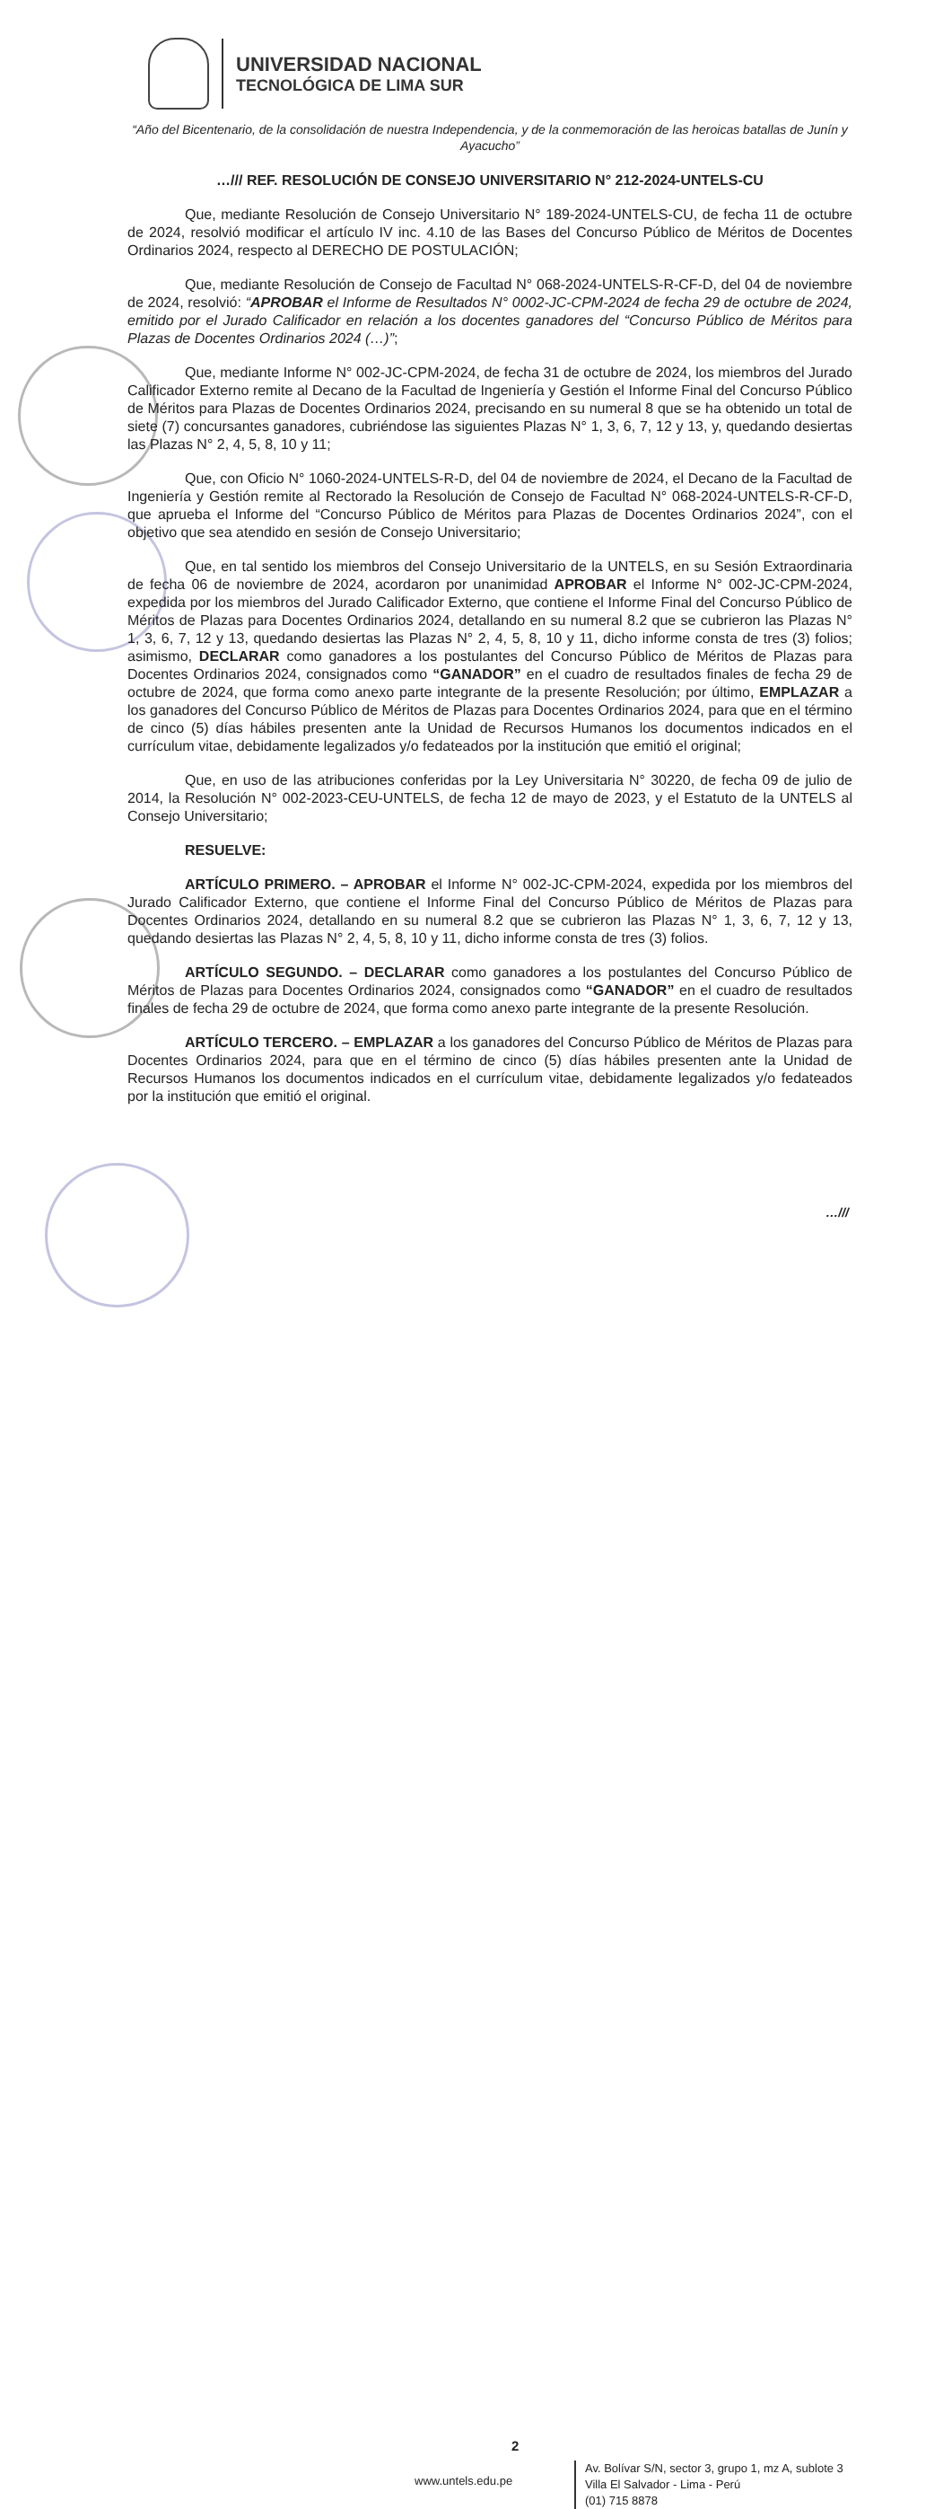UNIVERSIDAD NACIONAL
TECNOLÓGICA DE LIMA SUR
“Año del Bicentenario, de la consolidación de nuestra Independencia, y de la conmemoración de las heroicas batallas de Junín y Ayacucho”
…/// REF. RESOLUCIÓN DE CONSEJO UNIVERSITARIO N° 212-2024-UNTELS-CU
Que, mediante Resolución de Consejo Universitario N° 189-2024-UNTELS-CU, de fecha 11 de octubre de 2024, resolvió modificar el artículo IV inc. 4.10 de las Bases del Concurso Público de Méritos de Docentes Ordinarios 2024, respecto al DERECHO DE POSTULACIÓN;
Que, mediante Resolución de Consejo de Facultad N° 068-2024-UNTELS-R-CF-D, del 04 de noviembre de 2024, resolvió: “APROBAR el Informe de Resultados N° 0002-JC-CPM-2024 de fecha 29 de octubre de 2024, emitido por el Jurado Calificador en relación a los docentes ganadores del “Concurso Público de Méritos para Plazas de Docentes Ordinarios 2024 (…)”;
Que, mediante Informe N° 002-JC-CPM-2024, de fecha 31 de octubre de 2024, los miembros del Jurado Calificador Externo remite al Decano de la Facultad de Ingeniería y Gestión el Informe Final del Concurso Público de Méritos para Plazas de Docentes Ordinarios 2024, precisando en su numeral 8 que se ha obtenido un total de siete (7) concursantes ganadores, cubriéndose las siguientes Plazas N° 1, 3, 6, 7, 12 y 13, y, quedando desiertas las Plazas N° 2, 4, 5, 8, 10 y 11;
Que, con Oficio N° 1060-2024-UNTELS-R-D, del 04 de noviembre de 2024, el Decano de la Facultad de Ingeniería y Gestión remite al Rectorado la Resolución de Consejo de Facultad N° 068-2024-UNTELS-R-CF-D, que aprueba el Informe del “Concurso Público de Méritos para Plazas de Docentes Ordinarios 2024”, con el objetivo que sea atendido en sesión de Consejo Universitario;
Que, en tal sentido los miembros del Consejo Universitario de la UNTELS, en su Sesión Extraordinaria de fecha 06 de noviembre de 2024, acordaron por unanimidad APROBAR el Informe N° 002-JC-CPM-2024, expedida por los miembros del Jurado Calificador Externo, que contiene el Informe Final del Concurso Público de Méritos de Plazas para Docentes Ordinarios 2024, detallando en su numeral 8.2 que se cubrieron las Plazas N° 1, 3, 6, 7, 12 y 13, quedando desiertas las Plazas N° 2, 4, 5, 8, 10 y 11, dicho informe consta de tres (3) folios; asimismo, DECLARAR como ganadores a los postulantes del Concurso Público de Méritos de Plazas para Docentes Ordinarios 2024, consignados como “GANADOR” en el cuadro de resultados finales de fecha 29 de octubre de 2024, que forma como anexo parte integrante de la presente Resolución; por último, EMPLAZAR a los ganadores del Concurso Público de Méritos de Plazas para Docentes Ordinarios 2024, para que en el término de cinco (5) días hábiles presenten ante la Unidad de Recursos Humanos los documentos indicados en el currículum vitae, debidamente legalizados y/o fedateados por la institución que emitió el original;
Que, en uso de las atribuciones conferidas por la Ley Universitaria N° 30220, de fecha 09 de julio de 2014, la Resolución N° 002-2023-CEU-UNTELS, de fecha 12 de mayo de 2023, y el Estatuto de la UNTELS al Consejo Universitario;
RESUELVE:
ARTÍCULO PRIMERO. – APROBAR el Informe N° 002-JC-CPM-2024, expedida por los miembros del Jurado Calificador Externo, que contiene el Informe Final del Concurso Público de Méritos de Plazas para Docentes Ordinarios 2024, detallando en su numeral 8.2 que se cubrieron las Plazas N° 1, 3, 6, 7, 12 y 13, quedando desiertas las Plazas N° 2, 4, 5, 8, 10 y 11, dicho informe consta de tres (3) folios.
ARTÍCULO SEGUNDO. – DECLARAR como ganadores a los postulantes del Concurso Público de Méritos de Plazas para Docentes Ordinarios 2024, consignados como “GANADOR” en el cuadro de resultados finales de fecha 29 de octubre de 2024, que forma como anexo parte integrante de la presente Resolución.
ARTÍCULO TERCERO. – EMPLAZAR a los ganadores del Concurso Público de Méritos de Plazas para Docentes Ordinarios 2024, para que en el término de cinco (5) días hábiles presenten ante la Unidad de Recursos Humanos los documentos indicados en el currículum vitae, debidamente legalizados y/o fedateados por la institución que emitió el original.
…///
2
www.untels.edu.pe
Av. Bolívar S/N, sector 3, grupo 1, mz A, sublote 3
Villa El Salvador - Lima - Perú
(01) 715 8878